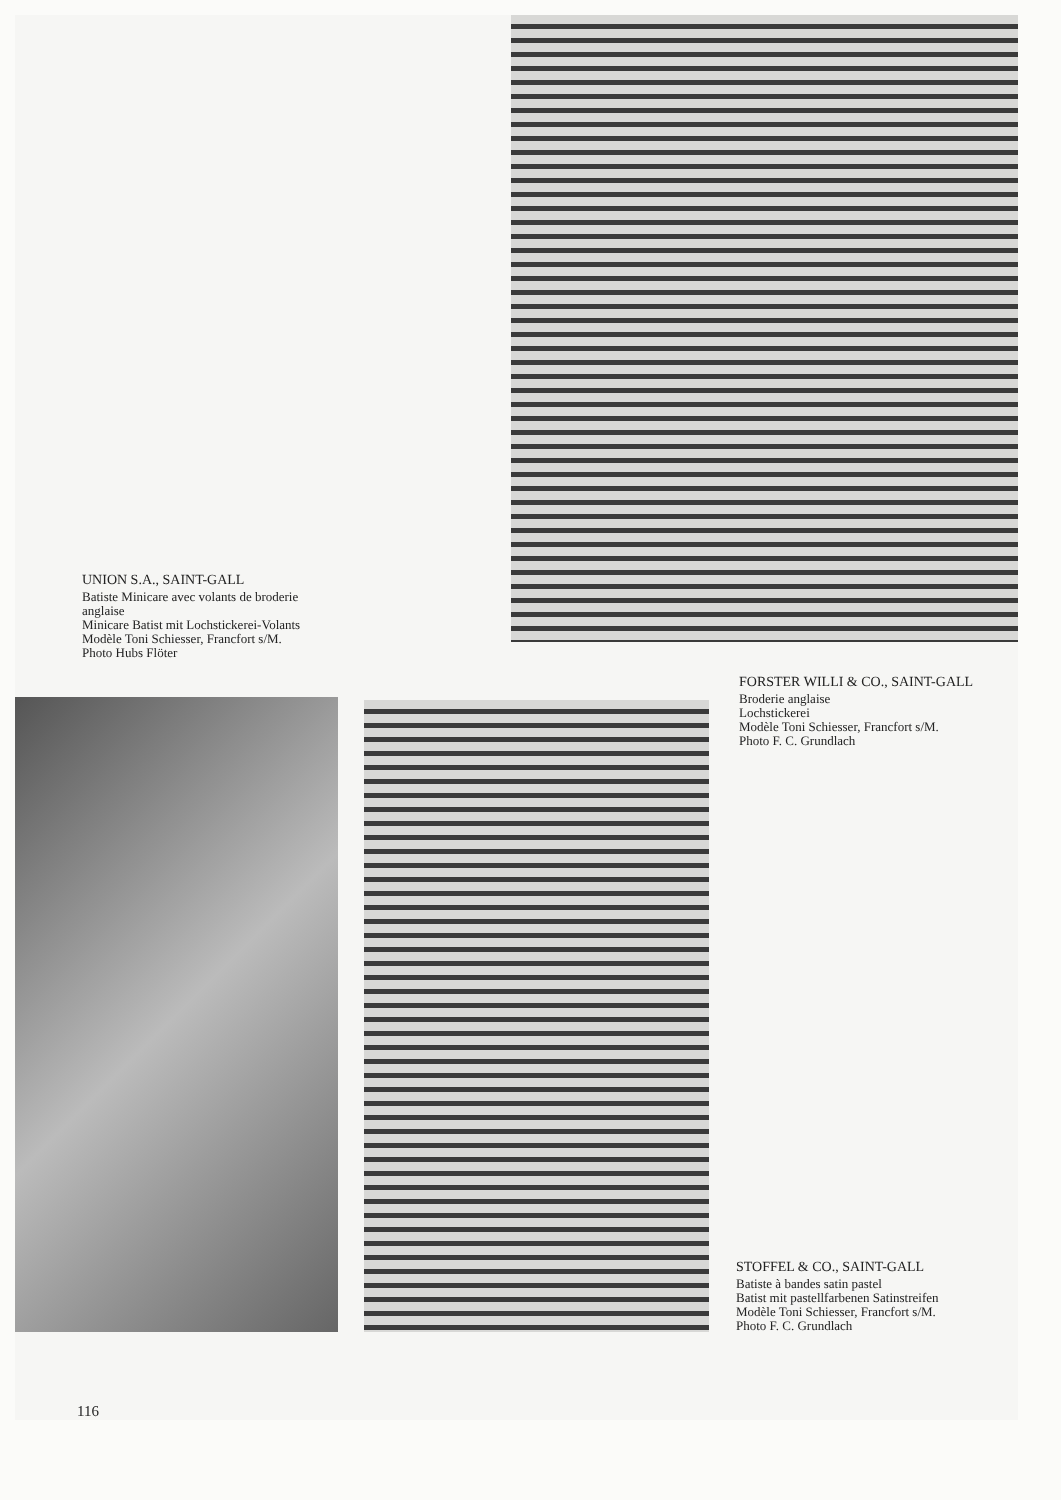UNION S.A., SAINT-GALL
Batiste Minicare avec volants de broderie anglaise
Minicare Batist mit Lochstickerei-Volants
Modèle Toni Schiesser, Francfort s/M.
Photo Hubs Flöter
FORSTER WILLI & CO., SAINT-GALL
Broderie anglaise
Lochstickerei
Modèle Toni Schiesser, Francfort s/M.
Photo F. C. Grundlach
STOFFEL & CO., SAINT-GALL
Batiste à bandes satin pastel
Batist mit pastellfarbenen Satinstreifen
Modèle Toni Schiesser, Francfort s/M.
Photo F. C. Grundlach
116